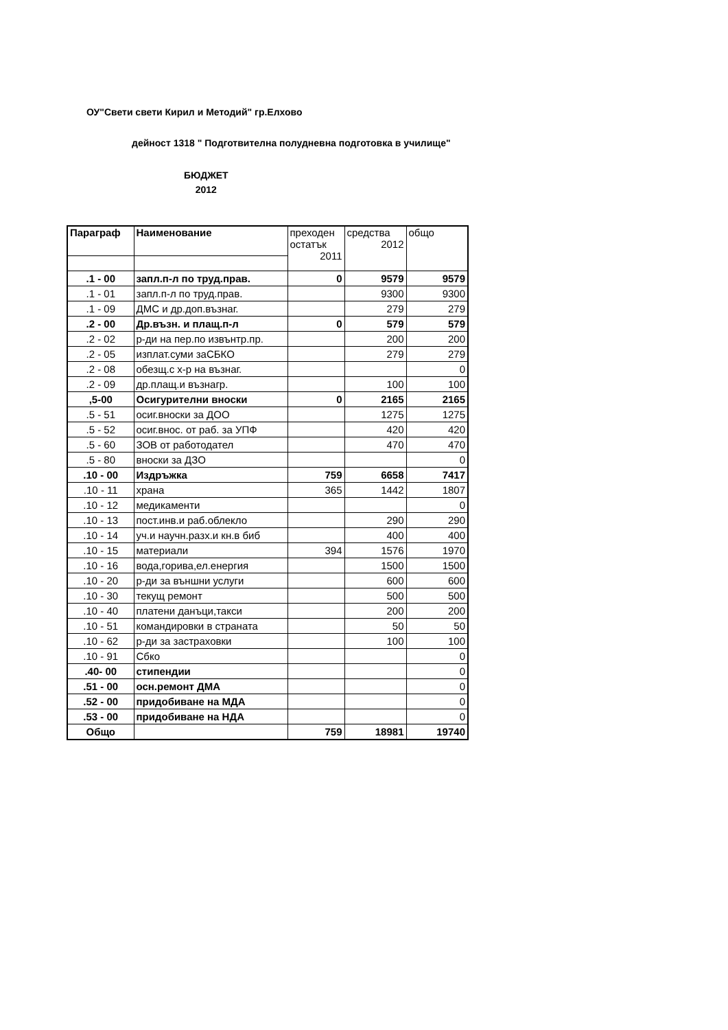ОУ"Свети свети Кирил и Методий" гр.Елхово
дейност 1318 " Подготвителна полудневна подготовка в училище"
БЮДЖЕТ
2012
| Параграф | Наименование | преходен остатък 2011 | средства 2012 | общо |
| .1 - 00 | запл.п-л по труд.прав. | 0 | 9579 | 9579 |
| .1 - 01 | запл.п-л по труд.прав. | | 9300 | 9300 |
| .1 - 09 | ДМС и др.доп.възнаг. | | 279 | 279 |
| .2 - 00 | Др.възн. и плащ.п-л | 0 | 579 | 579 |
| .2 - 02 | р-ди на пер.по извънтр.пр. | | 200 | 200 |
| .2 - 05 | изплат.суми заСБКО | | 279 | 279 |
| .2 - 08 | обезщ.с х-р на възнаг. | | | 0 |
| .2 - 09 | др.плащ.и възнагр. | | 100 | 100 |
| ,5-00 | Осигурителни вноски | 0 | 2165 | 2165 |
| .5 - 51 | осиг.вноски за ДОО | | 1275 | 1275 |
| .5 - 52 | осиг.внос. от раб. за УПФ | | 420 | 420 |
| .5 - 60 | ЗОВ от работодател | | 470 | 470 |
| .5 - 80 | вноски за ДЗО | | | 0 |
| .10 - 00 | Издръжка | 759 | 6658 | 7417 |
| .10 - 11 | храна | 365 | 1442 | 1807 |
| .10 - 12 | медикаменти | | | 0 |
| .10 - 13 | пост.инв.и раб.облекло | | 290 | 290 |
| .10 - 14 | уч.и научн.разх.и кн.в биб | | 400 | 400 |
| .10 - 15 | материали | 394 | 1576 | 1970 |
| .10 - 16 | вода,горива,ел.енергия | | 1500 | 1500 |
| .10 - 20 | р-ди за външни услуги | | 600 | 600 |
| .10 - 30 | текущ ремонт | | 500 | 500 |
| .10 - 40 | платени данъци,такси | | 200 | 200 |
| .10 - 51 | командировки в страната | | 50 | 50 |
| .10 - 62 | р-ди за застраховки | | 100 | 100 |
| .10 - 91 | Сбко | | | 0 |
| .40- 00 | стипендии | | | 0 |
| .51 - 00 | осн.ремонт ДМА | | | 0 |
| .52 - 00 | придобиване на МДА | | | 0 |
| .53 - 00 | придобиване на НДА | | | 0 |
| Общо | | 759 | 18981 | 19740 |